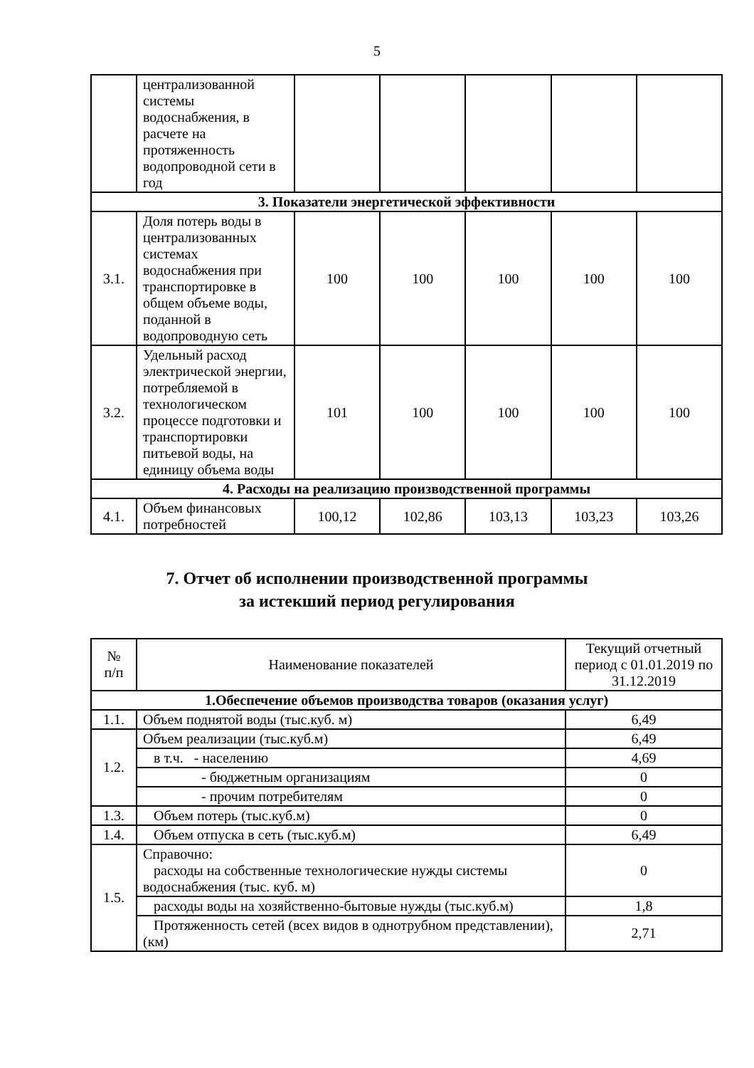5
| | централизованной системы водоснабжения, в расчете на протяженность водопроводной сети в год | | | | | |
| 3. Показатели энергетической эффективности | | | | | | |
| 3.1. | Доля потерь воды в централизованных системах водоснабжения при транспортировке в общем объеме воды, поданной в водопроводную сеть | 100 | 100 | 100 | 100 | 100 |
| 3.2. | Удельный расход электрической энергии, потребляемой в технологическом процессе подготовки и транспортировки питьевой воды, на единицу объема воды | 101 | 100 | 100 | 100 | 100 |
| 4. Расходы на реализацию производственной программы | | | | | | |
| 4.1. | Объем финансовых потребностей | 100,12 | 102,86 | 103,13 | 103,23 | 103,26 |
7. Отчет об исполнении производственной программы
за истекший период регулирования
| № п/п | Наименование показателей | Текущий отчетный период с 01.01.2019 по 31.12.2019 |
| --- | --- | --- |
| 1.Обеспечение объемов производства товаров (оказания услуг) | | |
| 1.1. | Объем поднятой воды (тыс.куб. м) | 6,49 |
| 1.2. | Объем реализации (тыс.куб.м) | 6,49 |
| | в т.ч. - населению | 4,69 |
| | - бюджетным организациям | 0 |
| | - прочим потребителям | 0 |
| 1.3. | Объем потерь (тыс.куб.м) | 0 |
| 1.4. | Объем отпуска в сеть (тыс.куб.м) | 6,49 |
| 1.5. | Справочно: расходы на собственные технологические нужды системы водоснабжения (тыс. куб. м) | 0 |
| | расходы воды на хозяйственно-бытовые нужды (тыс.куб.м) | 1,8 |
| | Протяженность сетей (всех видов в однотрубном представлении), (км) | 2,71 |